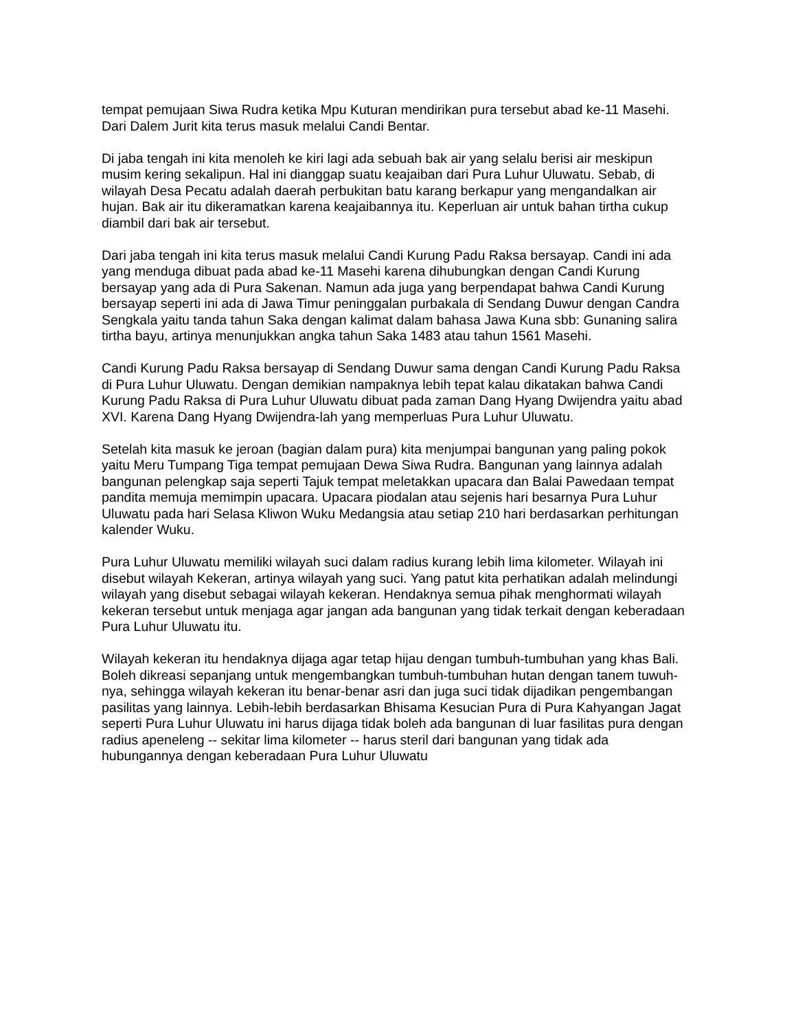tempat pemujaan Siwa Rudra ketika Mpu Kuturan mendirikan pura tersebut abad ke-11 Masehi. Dari Dalem Jurit kita terus masuk melalui Candi Bentar.
Di jaba tengah ini kita menoleh ke kiri lagi ada sebuah bak air yang selalu berisi air meskipun musim kering sekalipun. Hal ini dianggap suatu keajaiban dari Pura Luhur Uluwatu. Sebab, di wilayah Desa Pecatu adalah daerah perbukitan batu karang berkapur yang mengandalkan air hujan. Bak air itu dikeramatkan karena keajaibannya itu. Keperluan air untuk bahan tirtha cukup diambil dari bak air tersebut.
Dari jaba tengah ini kita terus masuk melalui Candi Kurung Padu Raksa bersayap. Candi ini ada yang menduga dibuat pada abad ke-11 Masehi karena dihubungkan dengan Candi Kurung bersayap yang ada di Pura Sakenan. Namun ada juga yang berpendapat bahwa Candi Kurung bersayap seperti ini ada di Jawa Timur peninggalan purbakala di Sendang Duwur dengan Candra Sengkala yaitu tanda tahun Saka dengan kalimat dalam bahasa Jawa Kuna sbb: Gunaning salira tirtha bayu, artinya menunjukkan angka tahun Saka 1483 atau tahun 1561 Masehi.
Candi Kurung Padu Raksa bersayap di Sendang Duwur sama dengan Candi Kurung Padu Raksa di Pura Luhur Uluwatu. Dengan demikian nampaknya lebih tepat kalau dikatakan bahwa Candi Kurung Padu Raksa di Pura Luhur Uluwatu dibuat pada zaman Dang Hyang Dwijendra yaitu abad XVI. Karena Dang Hyang Dwijendra-lah yang memperluas Pura Luhur Uluwatu.
Setelah kita masuk ke jeroan (bagian dalam pura) kita menjumpai bangunan yang paling pokok yaitu Meru Tumpang Tiga tempat pemujaan Dewa Siwa Rudra. Bangunan yang lainnya adalah bangunan pelengkap saja seperti Tajuk tempat meletakkan upacara dan Balai Pawedaan tempat pandita memuja memimpin upacara. Upacara piodalan atau sejenis hari besarnya Pura Luhur Uluwatu pada hari Selasa Kliwon Wuku Medangsia atau setiap 210 hari berdasarkan perhitungan kalender Wuku.
Pura Luhur Uluwatu memiliki wilayah suci dalam radius kurang lebih lima kilometer. Wilayah ini disebut wilayah Kekeran, artinya wilayah yang suci. Yang patut kita perhatikan adalah melindungi wilayah yang disebut sebagai wilayah kekeran. Hendaknya semua pihak menghormati wilayah kekeran tersebut untuk menjaga agar jangan ada bangunan yang tidak terkait dengan keberadaan Pura Luhur Uluwatu itu.
Wilayah kekeran itu hendaknya dijaga agar tetap hijau dengan tumbuh-tumbuhan yang khas Bali. Boleh dikreasi sepanjang untuk mengembangkan tumbuh-tumbuhan hutan dengan tanem tuwuh-nya, sehingga wilayah kekeran itu benar-benar asri dan juga suci tidak dijadikan pengembangan pasilitas yang lainnya. Lebih-lebih berdasarkan Bhisama Kesucian Pura di Pura Kahyangan Jagat seperti Pura Luhur Uluwatu ini harus dijaga tidak boleh ada bangunan di luar fasilitas pura dengan radius apeneleng -- sekitar lima kilometer -- harus steril dari bangunan yang tidak ada hubungannya dengan keberadaan Pura Luhur Uluwatu